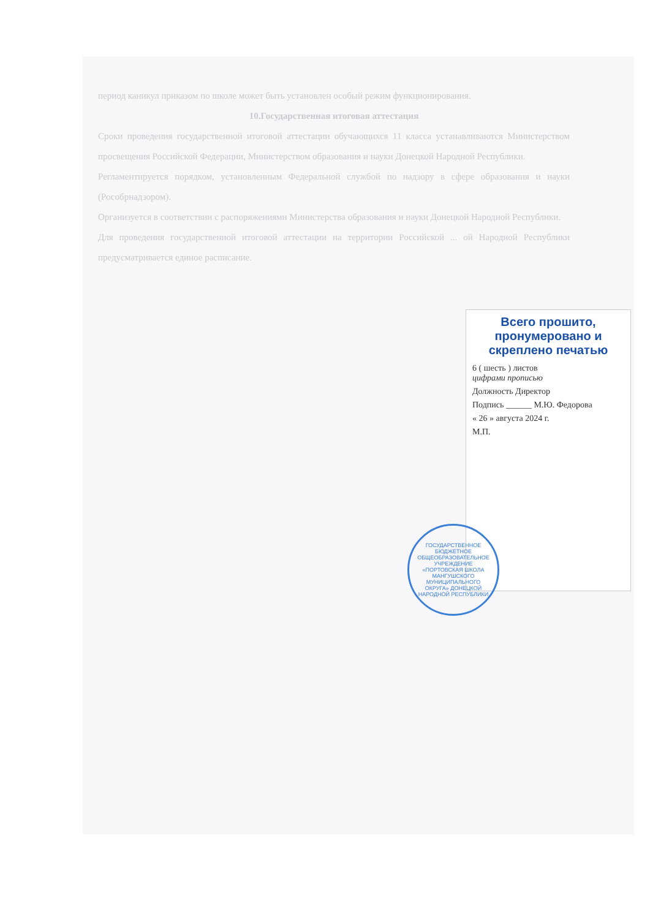период каникул приказом по школе может быть установлен особый режим функционирования.
10.Государственная итоговая аттестация
Сроки проведения государственной итоговой аттестации обучающихся 11 класса устанавливаются Министерством просвещения Российской Федерации, Министерством образования и науки Донецкой Народной Республики.
Регламентируется порядком, установленным Федеральной службой по надзору в сфере образования и науки (Рособрнадзором).
Организуется в соответствии с распоряжениями Министерства образования и науки Донецкой Народной Республики.
Для проведения государственной итоговой аттестации на территории Российской ... ой Народной Республики предусматривается единое расписание.
Всего прошито, пронумеровано и скреплено печатью
6 ( шесть ) листов
цифрами прописью
Должность Директор
Подпись ______ М.Ю. Федорова
« 26 » августа 2024 г.
М.П.
ГОСУДАРСТВЕННОЕ БЮДЖЕТНОЕ ОБЩЕОБРАЗОВАТЕЛЬНОЕ УЧРЕЖДЕНИЕ «ПОРТОВСКАЯ ШКОЛА МАНГУШСКОГО МУНИЦИПАЛЬНОГО ОКРУГА» ДОНЕЦКОЙ НАРОДНОЙ РЕСПУБЛИКИ